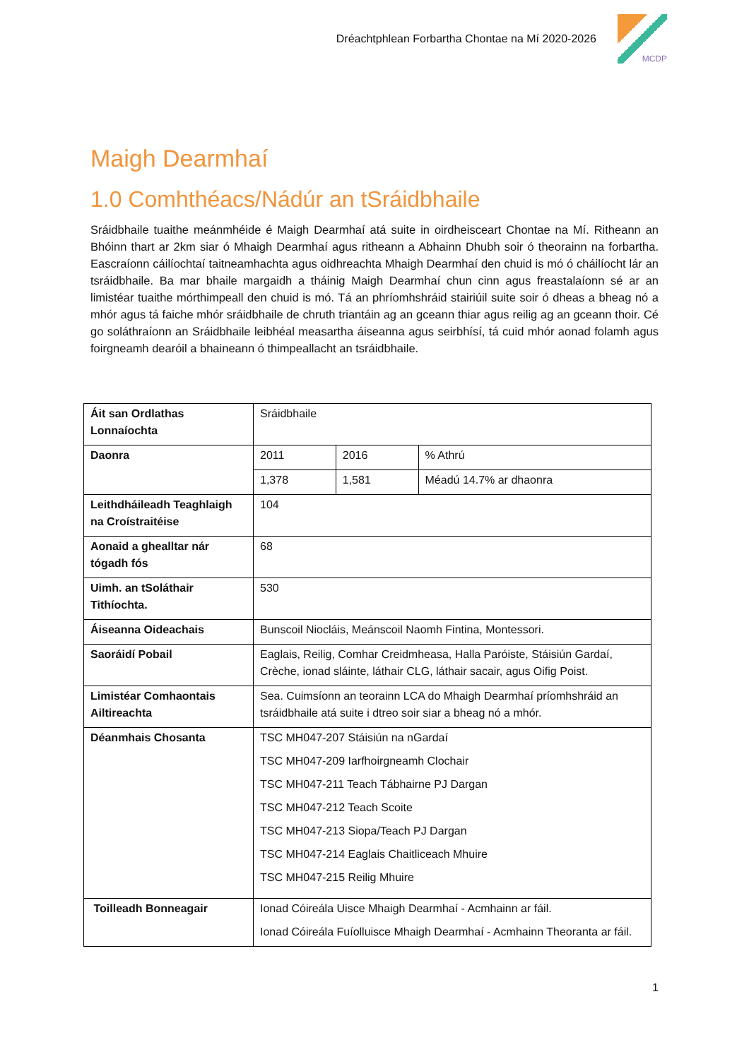Dréachtphlean Forbartha Chontae na Mí 2020-2026
MCDP
Maigh Dearmhaí
1.0 Comhthéacs/Nádúr an tSráidbhaile
Sráidbhaile tuaithe meánmhéide é Maigh Dearmhaí atá suite in oirdheisceart Chontae na Mí. Ritheann an Bhóinn thart ar 2km siar ó Mhaigh Dearmhaí agus ritheann a Abhainn Dhubh soir ó theorainn na forbartha. Eascraíonn cáilíochtaí taitneamhachta agus oidhreachta Mhaigh Dearmhaí den chuid is mó ó cháilíocht lár an tsráidbhaile. Ba mar bhaile margaidh a tháinig Maigh Dearmhaí chun cinn agus freastalaíonn sé ar an limistéar tuaithe mórthimpeall den chuid is mó. Tá an phríomhshráid stairiúil suite soir ó dheas a bheag nó a mhór agus tá faiche mhór sráidbhaile de chruth triantáin ag an gceann thiar agus reilig ag an gceann thoir. Cé go soláthraíonn an Sráidbhaile leibhéal measartha áiseanna agus seirbhísí, tá cuid mhór aonad folamh agus foirgneamh dearóil a bhaineann ó thimpeallacht an tsráidbhaile.
| Áit san Ordlathas Lonnaíochta | Sráidbhaile | | |
| Daonra | 2011 | 2016 | % Athrú |
| | 1,378 | 1,581 | Méadú 14.7% ar dhaonra |
| Leithdháileadh Teaghlaigh na Croístraitéise | 104 | | |
| Aonaid a ghealltar nár tógadh fós | 68 | | |
| Uimh. an tSoláthair Tithíochta. | 530 | | |
| Áiseanna Oideachais | Bunscoil Niocláis, Meánscoil Naomh Fintina, Montessori. | | |
| Saoráidí Pobail | Eaglais, Reilig, Comhar Creidmheasa, Halla Paróiste, Stáisiún Gardaí, Crèche, ionad sláinte, láthair CLG, láthair sacair, agus Oifig Poist. | | |
| Limistéar Comhaontais Ailtireachta | Sea. Cuimsíonn an teorainn LCA do Mhaigh Dearmhaí príomhshráid an tsráidbhaile atá suite i dtreo soir siar a bheag nó a mhór. | | |
| Déanmhais Chosanta | TSC MH047-207 Stáisiún na nGardaí TSC MH047-209 Iarfhoirgneamh Clochair TSC MH047-211 Teach Tábhairne PJ Dargan TSC MH047-212 Teach Scoite TSC MH047-213 Siopa/Teach PJ Dargan TSC MH047-214 Eaglais Chaitliceach Mhuire TSC MH047-215 Reilig Mhuire | | |
| Toilleadh Bonneagair | Ionad Cóireála Uisce Mhaigh Dearmhaí - Acmhainn ar fáil. Ionad Cóireála Fuíolluisce Mhaigh Dearmhaí - Acmhainn Theoranta ar fáil. | | |
1